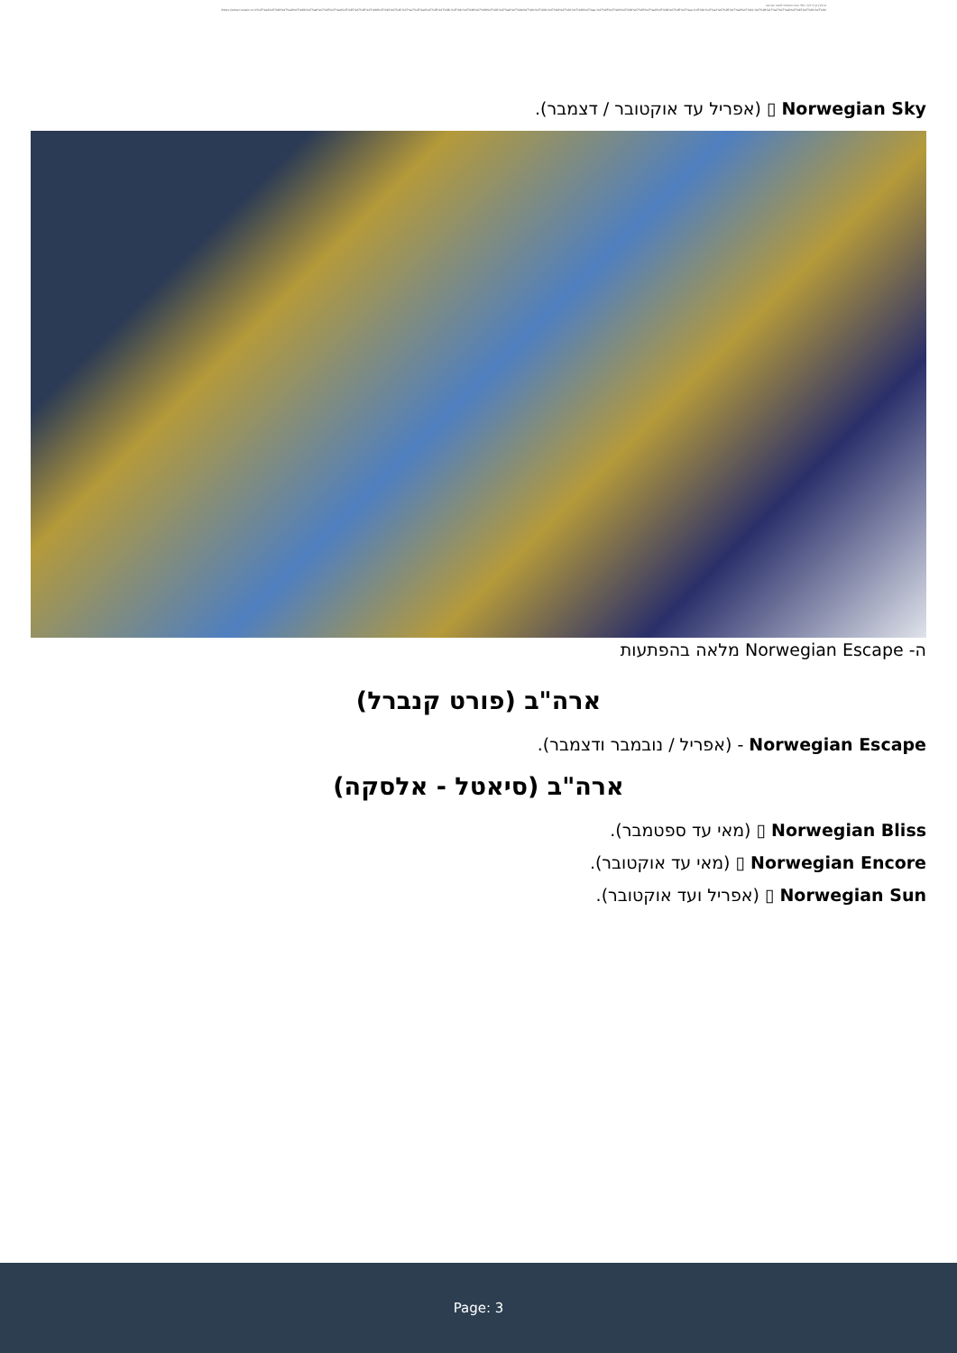נורוויג'ן קרוז לייף: נמלי הבית והאוניות לעונה הקרובה
/https://www.cruisein.co.il/%d7%a8%d7%90%d7%a9%d7%99/%d7%a0%d7%95%d7%a8%d7%95%d7%95%d7%99%d7%92%d7%9f-%d7%a7%d7%a8%d7%95%d7%96-%d7%9c%d7%99%d7%99%d7%9f-%d7%a0%d7%9e%d7%9c%d7%99-%d7%94%d7%91%d7%99%d7%aa-%d7%95%d7%94%d7%90%d7%95%d7%a0%d7%99%d7%95%d7%aa-%d7%9c%d7%a2%d7%95%d7%a0%d7%94-%d7%94%d7%a7%d7%a8%d7%95%d7%91%d7%94
Norwegian Sky ▯ (אפריל עד אוקטובר / דצמבר).
ה- Norwegian Escape מלאה בהפתעות
ארה"ב (פורט קנברל)
Norwegian Escape - (אפריל / נובמבר ודצמבר).
ארה"ב (סיאטל - אלסקה)
Norwegian Bliss ▯ (מאי עד ספטמבר).
Norwegian Encore ▯ (מאי עד אוקטובר).
Norwegian Sun ▯ (אפריל ועד אוקטובר).
Page: 3